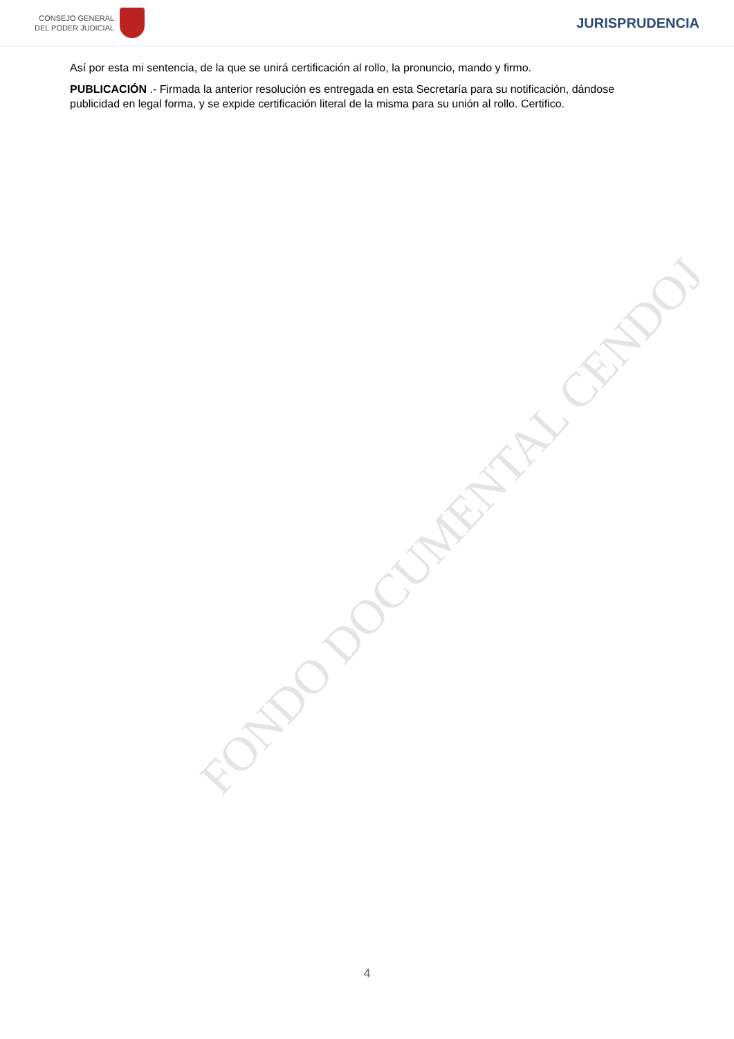FONDO DOCUMENTAL CENDOJ
CONSEJO GENERAL
DEL PODER JUDICIAL
JURISPRUDENCIA
Así por esta mi sentencia, de la que se unirá certificación al rollo, la pronuncio, mando y firmo.
PUBLICACIÓN .- Firmada la anterior resolución es entregada en esta Secretaría para su notificación, dándose publicidad en legal forma, y se expide certificación literal de la misma para su unión al rollo. Certifico.
4